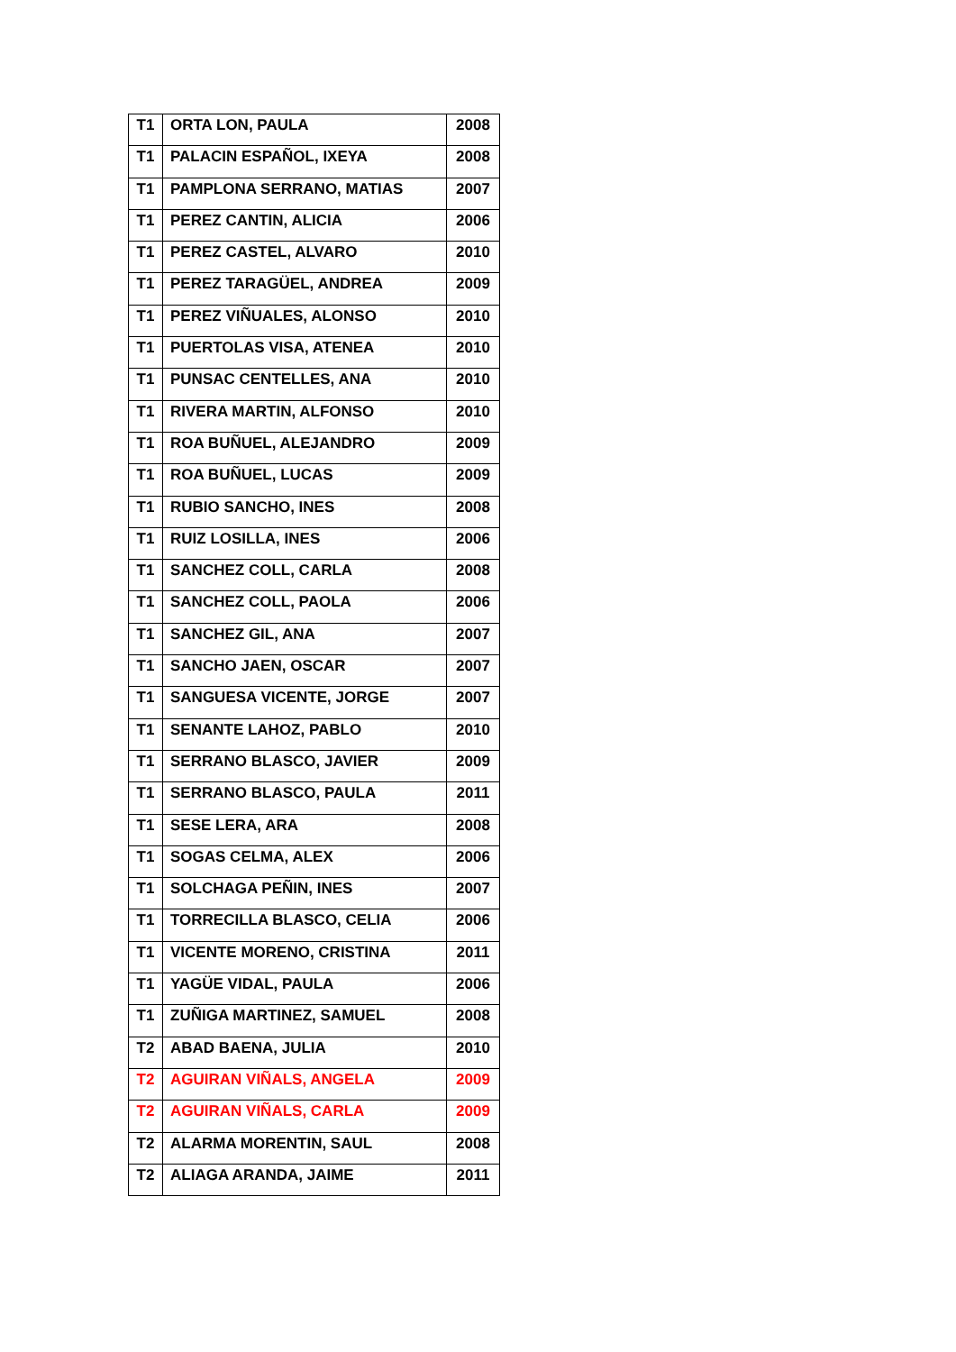| T1 | ORTA LON, PAULA | 2008 |
| T1 | PALACIN ESPAÑOL, IXEYA | 2008 |
| T1 | PAMPLONA SERRANO, MATIAS | 2007 |
| T1 | PEREZ CANTIN, ALICIA | 2006 |
| T1 | PEREZ CASTEL, ALVARO | 2010 |
| T1 | PEREZ TARAGÜEL, ANDREA | 2009 |
| T1 | PEREZ VIÑUALES, ALONSO | 2010 |
| T1 | PUERTOLAS VISA, ATENEA | 2010 |
| T1 | PUNSAC CENTELLES, ANA | 2010 |
| T1 | RIVERA MARTIN, ALFONSO | 2010 |
| T1 | ROA BUÑUEL, ALEJANDRO | 2009 |
| T1 | ROA BUÑUEL, LUCAS | 2009 |
| T1 | RUBIO SANCHO, INES | 2008 |
| T1 | RUIZ LOSILLA, INES | 2006 |
| T1 | SANCHEZ COLL, CARLA | 2008 |
| T1 | SANCHEZ COLL, PAOLA | 2006 |
| T1 | SANCHEZ GIL, ANA | 2007 |
| T1 | SANCHO JAEN, OSCAR | 2007 |
| T1 | SANGUESA VICENTE, JORGE | 2007 |
| T1 | SENANTE LAHOZ, PABLO | 2010 |
| T1 | SERRANO BLASCO, JAVIER | 2009 |
| T1 | SERRANO BLASCO, PAULA | 2011 |
| T1 | SESE LERA, ARA | 2008 |
| T1 | SOGAS CELMA, ALEX | 2006 |
| T1 | SOLCHAGA PEÑIN, INES | 2007 |
| T1 | TORRECILLA BLASCO, CELIA | 2006 |
| T1 | VICENTE MORENO, CRISTINA | 2011 |
| T1 | YAGÜE VIDAL, PAULA | 2006 |
| T1 | ZUÑIGA MARTINEZ, SAMUEL | 2008 |
| T2 | ABAD BAENA, JULIA | 2010 |
| T2 | AGUIRAN VIÑALS, ANGELA | 2009 |
| T2 | AGUIRAN VIÑALS, CARLA | 2009 |
| T2 | ALARMA MORENTIN, SAUL | 2008 |
| T2 | ALIAGA ARANDA, JAIME | 2011 |